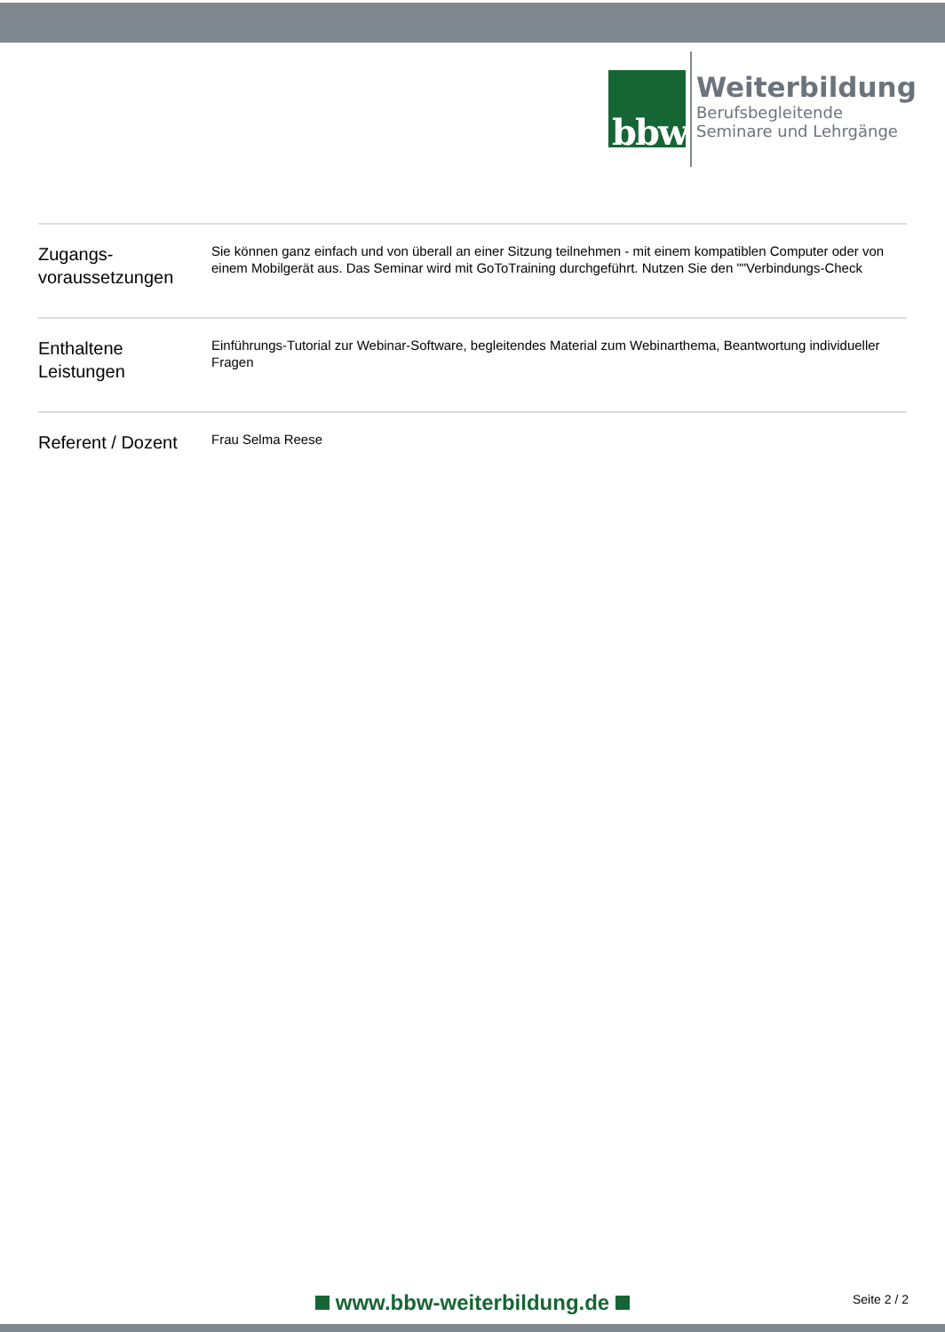bbw
Weiterbildung
Berufsbegleitende
Seminare und Lehrgänge
Zugangs-
voraussetzungen
Sie können ganz einfach und von überall an einer Sitzung teilnehmen - mit einem kompatiblen Computer oder von einem Mobilgerät aus. Das Seminar wird mit GoToTraining durchgeführt. Nutzen Sie den ""Verbindungs-Check
Enthaltene
Leistungen
Einführungs-Tutorial zur Webinar-Software, begleitendes Material zum Webinarthema, Beantwortung individueller Fragen
Referent / Dozent
Frau Selma Reese
www.bbw-weiterbildung.de Seite 2 / 2